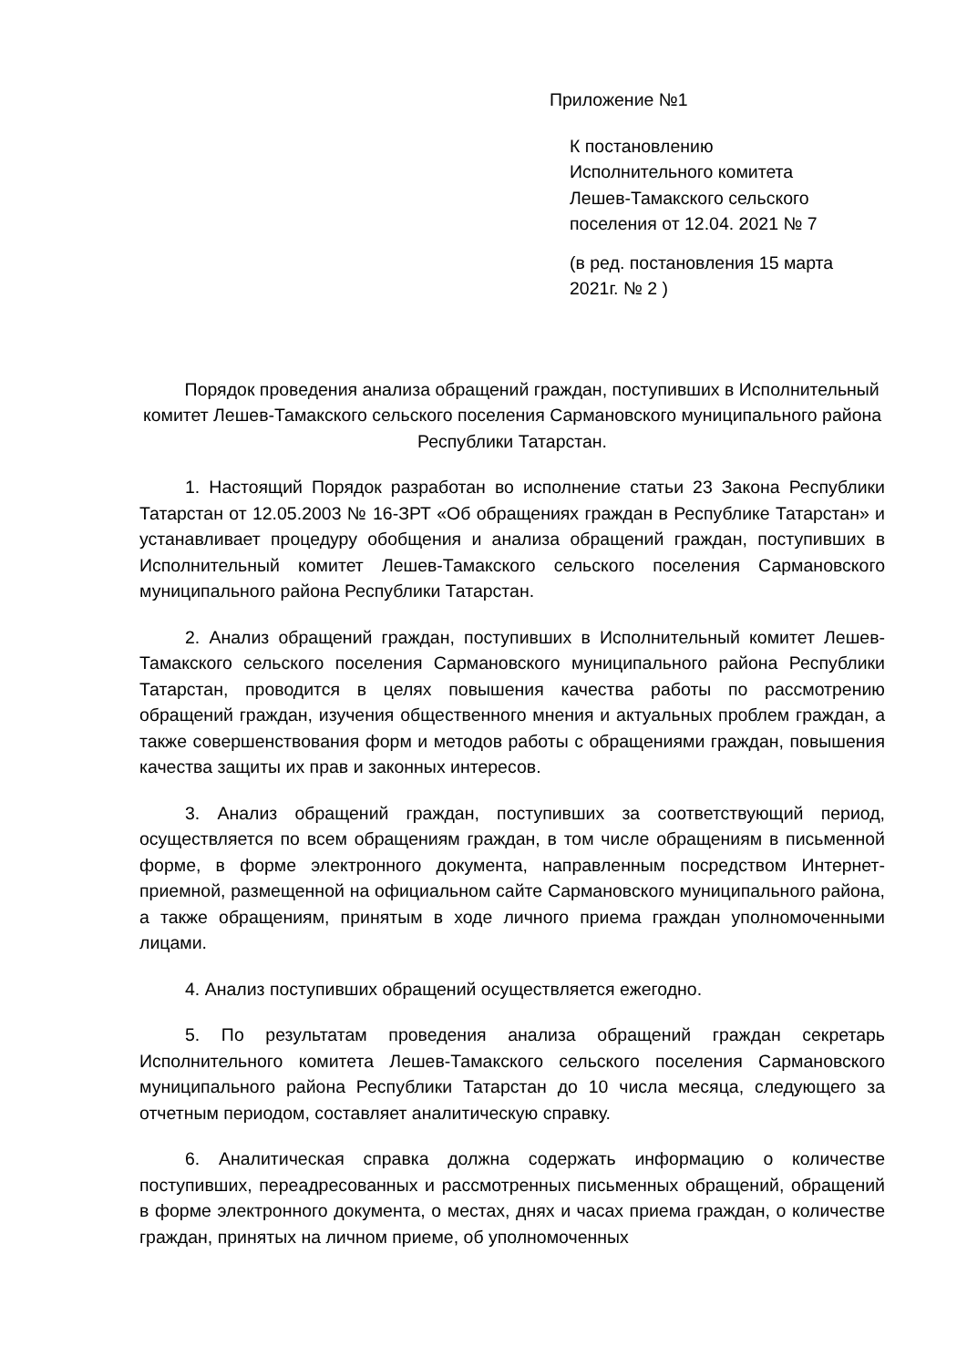Приложение №1
К постановлению
Исполнительного комитета
Лешев-Тамакского сельского
поселения от 12.04. 2021 № 7
(в ред. постановления 15 марта
2021г. № 2 )
Порядок проведения анализа обращений граждан, поступивших в Исполнительный комитет Лешев-Тамакского сельского поселения Сармановского муниципального района Республики Татарстан.
1. Настоящий Порядок разработан во исполнение статьи 23 Закона Республики Татарстан от 12.05.2003 № 16-ЗРТ «Об обращениях граждан в Республике Татарстан» и устанавливает процедуру обобщения и анализа обращений граждан, поступивших в Исполнительный комитет Лешев-Тамакского сельского поселения Сармановского муниципального района Республики Татарстан.
2. Анализ обращений граждан, поступивших в Исполнительный комитет Лешев-Тамакского сельского поселения Сармановского муниципального района Республики Татарстан, проводится в целях повышения качества работы по рассмотрению обращений граждан, изучения общественного мнения и актуальных проблем граждан, а также совершенствования форм и методов работы с обращениями граждан, повышения качества защиты их прав и законных интересов.
3. Анализ обращений граждан, поступивших за соответствующий период, осуществляется по всем обращениям граждан, в том числе обращениям в письменной форме, в форме электронного документа, направленным посредством Интернет-приемной, размещенной на официальном сайте Сармановского муниципального района, а также обращениям, принятым в ходе личного приема граждан уполномоченными лицами.
4. Анализ поступивших обращений осуществляется ежегодно.
5. По результатам проведения анализа обращений граждан секретарь Исполнительного комитета Лешев-Тамакского сельского поселения Сармановского муниципального района Республики Татарстан до 10 числа месяца, следующего за отчетным периодом, составляет аналитическую справку.
6. Аналитическая справка должна содержать информацию о количестве поступивших, переадресованных и рассмотренных письменных обращений, обращений в форме электронного документа, о местах, днях и часах приема граждан, о количестве граждан, принятых на личном приеме, об уполномоченных